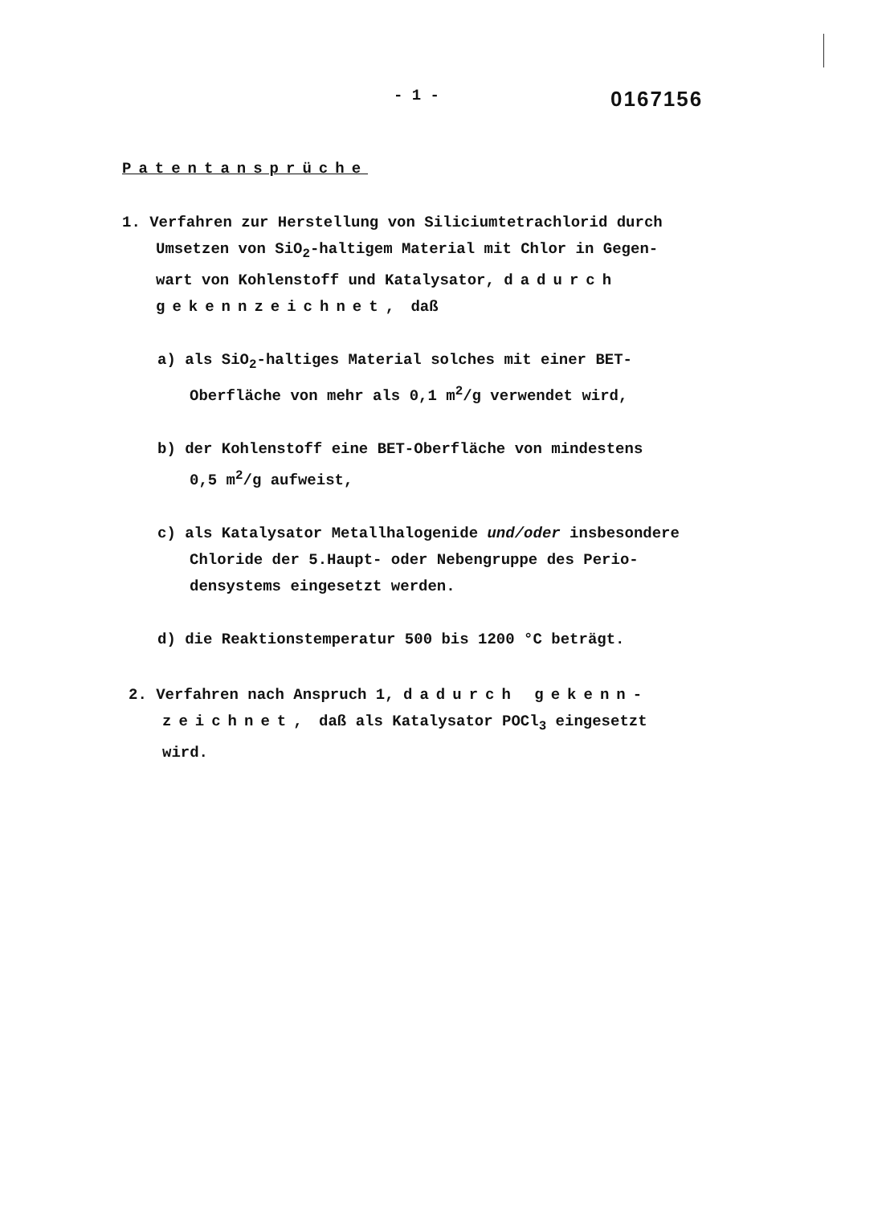- 1 -
0167156
Patentansprüche
1. Verfahren zur Herstellung von Siliciumtetrachlorid durch
Umsetzen von SiO<sub>2</sub>-haltigem Material mit Chlor in Gegen-
wart von Kohlenstoff und Katalysator, dadurch
gekennzeichnet, daß
a) als SiO<sub>2</sub>-haltiges Material solches mit einer BET-
Oberfläche von mehr als 0,1 m<sup>2</sup>/g verwendet wird,
b) der Kohlenstoff eine BET-Oberfläche von mindestens
0,5 m<sup>2</sup>/g aufweist,
c) als Katalysator Metallhalogenide und/oder insbesondere
Chloride der 5.Haupt- oder Nebengruppe des Perio-
densystems eingesetzt werden.
d) die Reaktionstemperatur 500 bis 1200 °C beträgt.
2. Verfahren nach Anspruch 1, dadurch gekenn-
zeichnet, daß als Katalysator POCl<sub>3</sub> eingesetzt
wird.